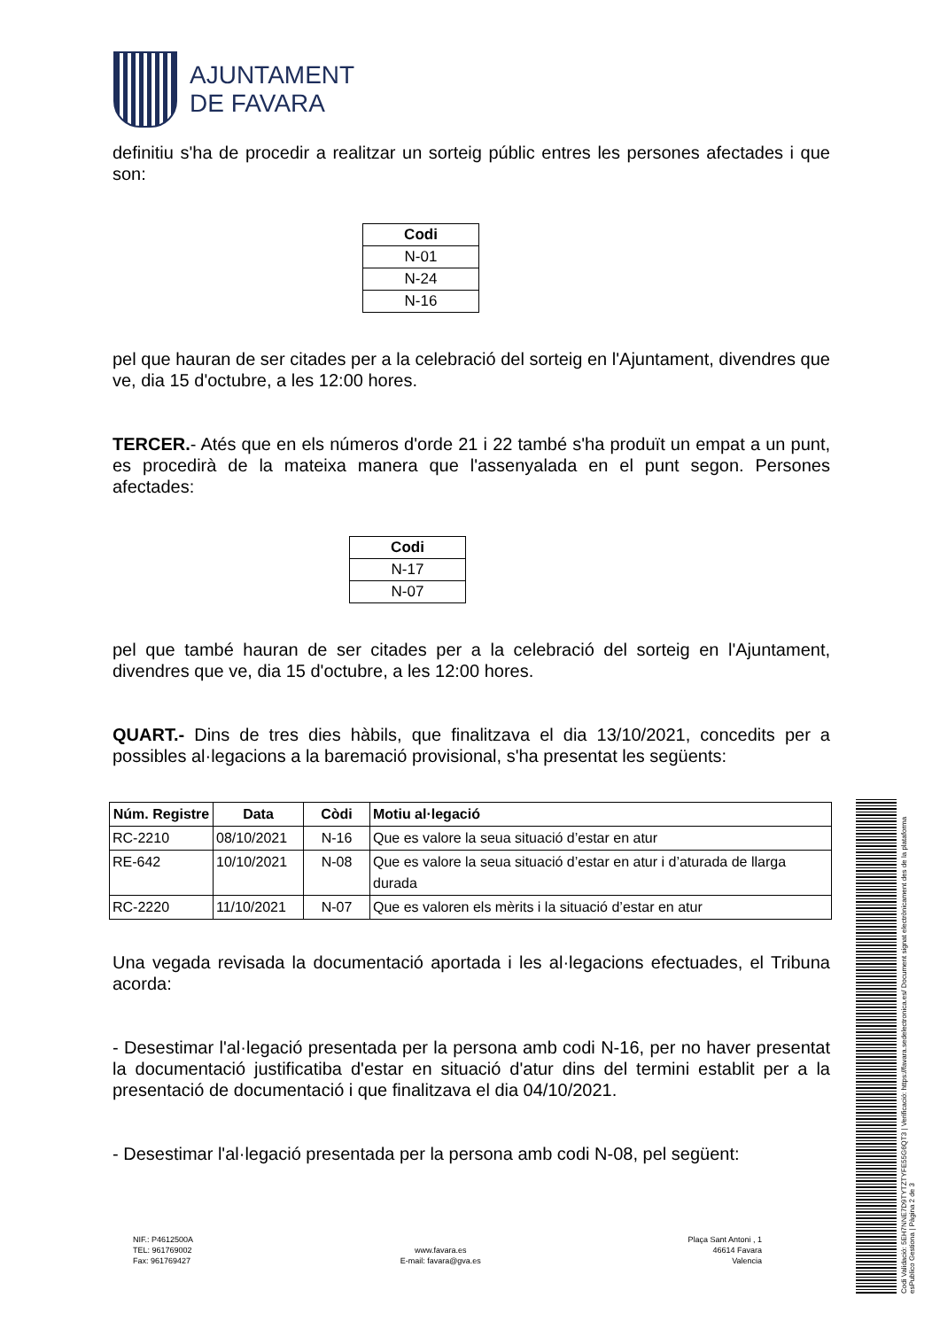AJUNTAMENT
DE FAVARA
definitiu s'ha de procedir a realitzar un sorteig públic entres les persones afectades i que son:
| Codi |
| --- |
| N-01 |
| N-24 |
| N-16 |
pel que hauran de ser citades per a la celebració del sorteig en l'Ajuntament, divendres que ve, dia 15 d'octubre, a les 12:00 hores.
TERCER.- Atés que en els números d'orde 21 i 22 també s'ha produït un empat a un punt, es procedirà de la mateixa manera que l'assenyalada en el punt segon. Persones afectades:
| Codi |
| --- |
| N-17 |
| N-07 |
pel que també hauran de ser citades per a la celebració del sorteig en l'Ajuntament, divendres que ve, dia 15 d'octubre, a les 12:00 hores.
QUART.- Dins de tres dies hàbils, que finalitzava el dia 13/10/2021, concedits per a possibles al·legacions a la baremació provisional, s'ha presentat les següents:
| Núm. Registre | Data | Còdi | Motiu al·legació |
| --- | --- | --- | --- |
| RC-2210 | 08/10/2021 | N-16 | Que es valore la seua situació d’estar en atur |
| RE-642 | 10/10/2021 | N-08 | Que es valore la seua situació d’estar en atur i d’aturada de llarga durada |
| RC-2220 | 11/10/2021 | N-07 | Que es valoren els mèrits i la situació d’estar en atur |
Una vegada revisada la documentació aportada i les al·legacions efectuades, el Tribuna acorda:
- Desestimar l'al·legació presentada per la persona amb codi N-16, per no haver presentat la documentació justificatiba d'estar en situació d'atur dins del termini establit per a la presentació de documentació i que finalitzava el dia 04/10/2021.
- Desestimar l'al·legació presentada per la persona amb codi N-08, pel següent:
NIF.: P4612500A
TEL: 961769002
Fax: 961769427
www.favara.es
E-mail: favara@gva.es
Plaça Sant Antoni , 1
46614 Favara
Valencia
Codi Validació: 5EH7NNE7D9TYTZTYFE55G6QT3 | Verificació: https://favara.sedelectronica.es/ Document signat electrònicament des de la plataforma esPublico Gestiona | Pàgina 2 de 3